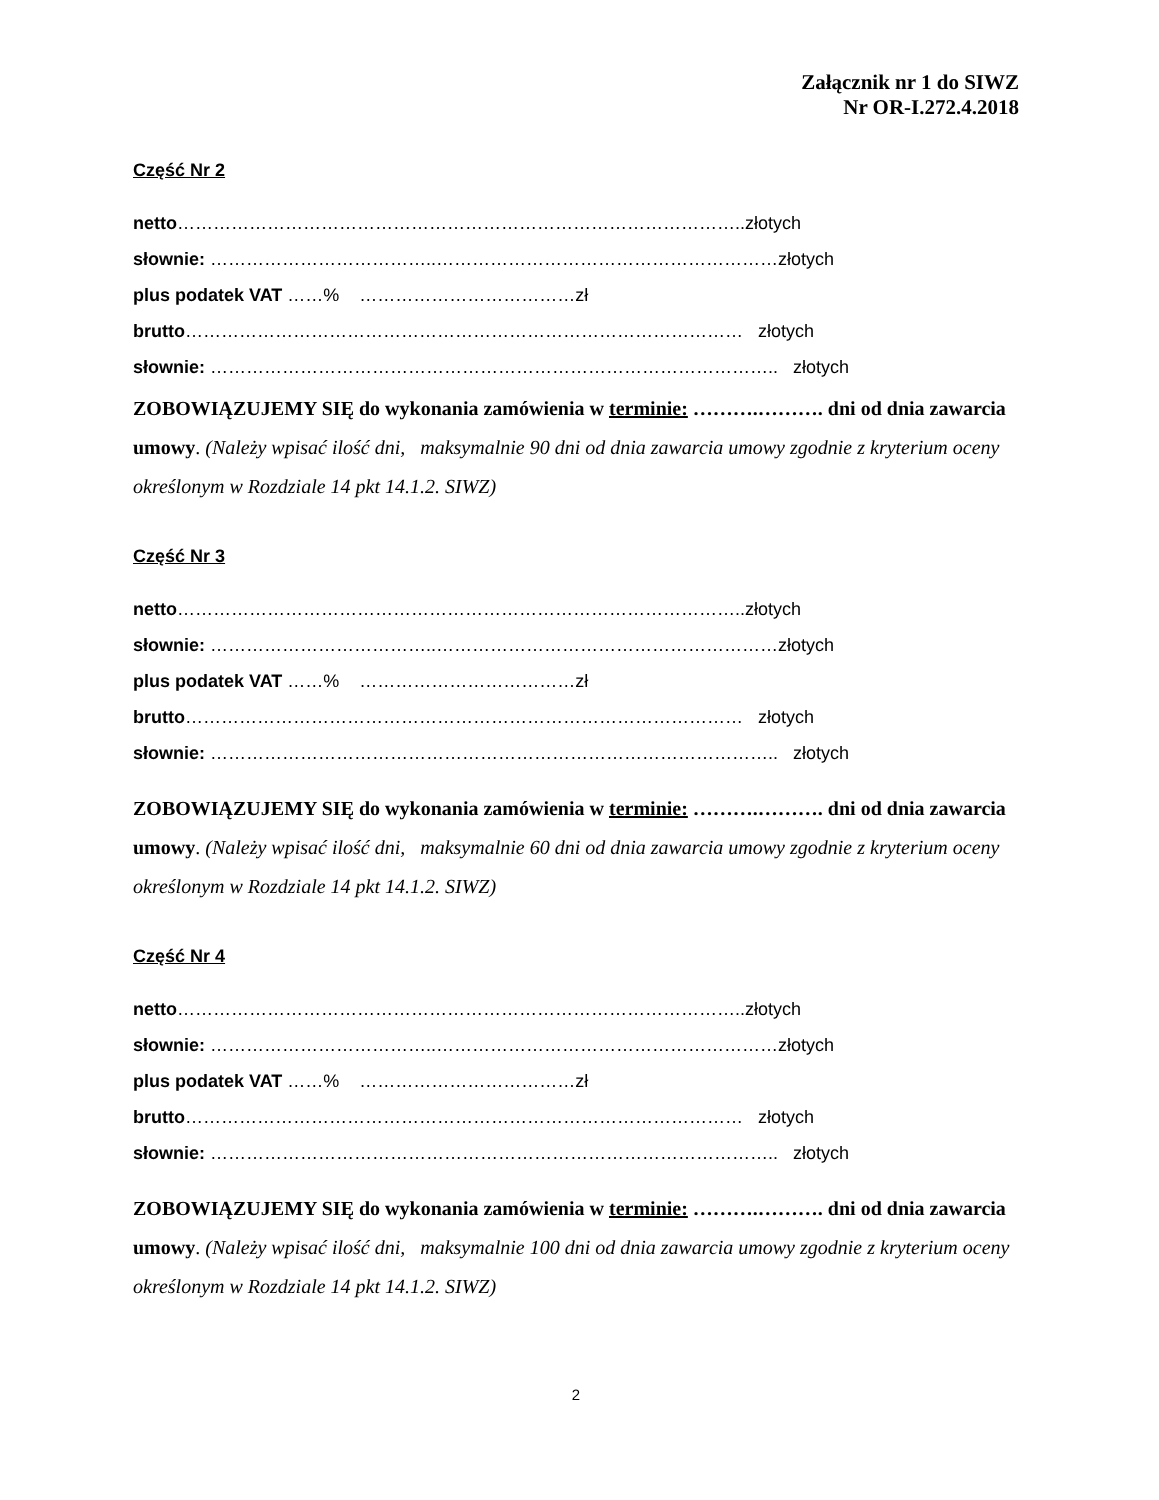Załącznik nr 1 do SIWZ
Nr OR-I.272.4.2018
Część Nr 2
netto…………………………………………………………………………………..złotych
słownie: ………………………………..…………………………………………………złotych
plus podatek VAT ……% ………………………………zł
brutto………………………………………………………………………………… złotych
słownie: ………………………………………………………………………………….. złotych
ZOBOWIĄZUJEMY SIĘ do wykonania zamówienia w terminie: ……….………. dni od dnia zawarcia umowy. (Należy wpisać ilość dni, maksymalnie 90 dni od dnia zawarcia umowy zgodnie z kryterium oceny określonym w Rozdziale 14 pkt 14.1.2. SIWZ)
Część Nr 3
netto…………………………………………………………………………………..złotych
słownie: ………………………………..…………………………………………………złotych
plus podatek VAT ……% ………………………………zł
brutto………………………………………………………………………………… złotych
słownie: ………………………………………………………………………………….. złotych
ZOBOWIĄZUJEMY SIĘ do wykonania zamówienia w terminie: ……….………. dni od dnia zawarcia umowy. (Należy wpisać ilość dni, maksymalnie 60 dni od dnia zawarcia umowy zgodnie z kryterium oceny określonym w Rozdziale 14 pkt 14.1.2. SIWZ)
Część Nr 4
netto…………………………………………………………………………………..złotych
słownie: ………………………………..…………………………………………………złotych
plus podatek VAT ……% ………………………………zł
brutto………………………………………………………………………………… złotych
słownie: ………………………………………………………………………………….. złotych
ZOBOWIĄZUJEMY SIĘ do wykonania zamówienia w terminie: ……….………. dni od dnia zawarcia umowy. (Należy wpisać ilość dni, maksymalnie 100 dni od dnia zawarcia umowy zgodnie z kryterium oceny określonym w Rozdziale 14 pkt 14.1.2. SIWZ)
2